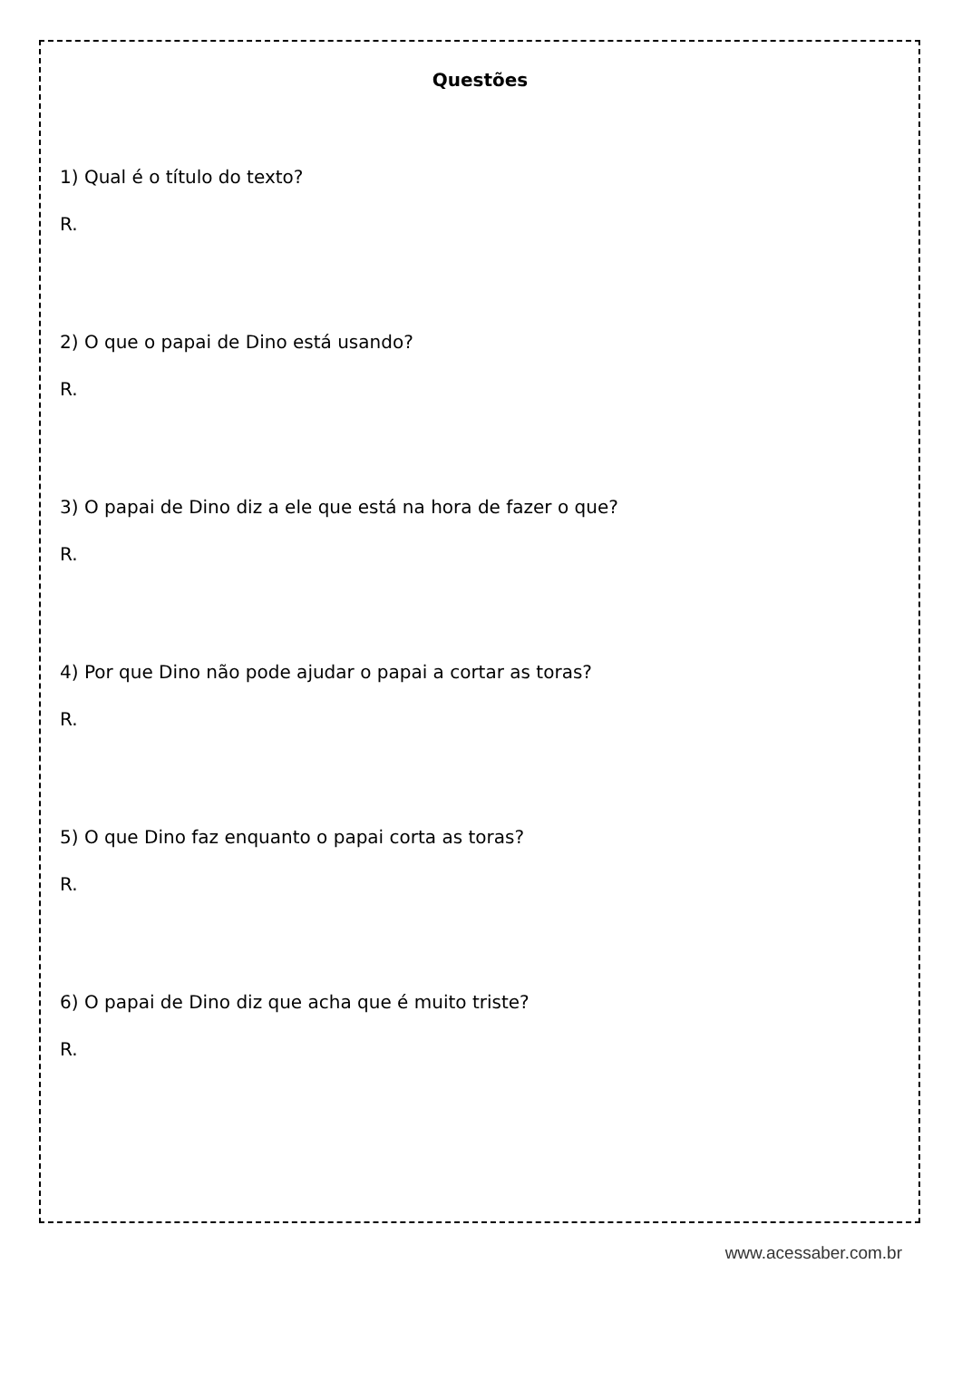Questões
1) Qual é o título do texto?
R.
2) O que o papai de Dino está usando?
R.
3) O papai de Dino diz a ele que está na hora de fazer o que?
R.
4) Por que Dino não pode ajudar o papai a cortar as toras?
R.
5) O que Dino faz enquanto o papai corta as toras?
R.
6) O papai de Dino diz que acha que é muito triste?
R.
www.acessaber.com.br